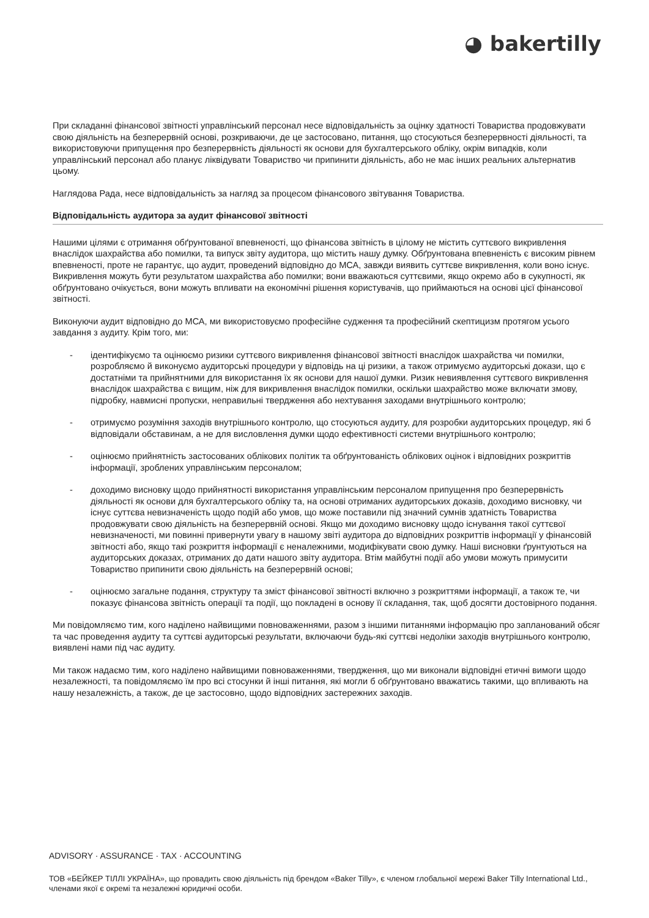◕ bakertilly
При складанні фінансової звітності управлінський персонал несе відповідальність за оцінку здатності Товариства продовжувати свою діяльність на безперервній основі, розкриваючи, де це застосовано, питання, що стосуються безперервності діяльності, та використовуючи припущення про безперервність діяльності як основи для бухгалтерського обліку, окрім випадків, коли управлінський персонал або планує ліквідувати Товариство чи припинити діяльність, або не має інших реальних альтернатив цьому.
Наглядова Рада, несе відповідальність за нагляд за процесом фінансового звітування Товариства.
Відповідальність аудитора за аудит фінансової звітності
Нашими цілями є отримання обґрунтованої впевненості, що фінансова звітність в цілому не містить суттєвого викривлення внаслідок шахрайства або помилки, та випуск звіту аудитора, що містить нашу думку. Обґрунтована впевненість є високим рівнем впевненості, проте не гарантує, що аудит, проведений відповідно до МСА, завжди виявить суттєве викривлення, коли воно існує. Викривлення можуть бути результатом шахрайства або помилки; вони вважаються суттєвими, якщо окремо або в сукупності, як обґрунтовано очікується, вони можуть впливати на економічні рішення користувачів, що приймаються на основі цієї фінансової звітності.
Виконуючи аудит відповідно до МСА, ми використовуємо професійне судження та професійний скептицизм протягом усього завдання з аудиту. Крім того, ми:
- ідентифікуємо та оцінюємо ризики суттєвого викривлення фінансової звітності внаслідок шахрайства чи помилки, розробляємо й виконуємо аудиторські процедури у відповідь на ці ризики, а також отримуємо аудиторські докази, що є достатніми та прийнятними для використання їх як основи для нашої думки. Ризик невиявлення суттєвого викривлення внаслідок шахрайства є вищим, ніж для викривлення внаслідок помилки, оскільки шахрайство може включати змову, підробку, навмисні пропуски, неправильні твердження або нехтування заходами внутрішнього контролю;
- отримуємо розуміння заходів внутрішнього контролю, що стосуються аудиту, для розробки аудиторських процедур, які б відповідали обставинам, а не для висловлення думки щодо ефективності системи внутрішнього контролю;
- оцінюємо прийнятність застосованих облікових політик та обґрунтованість облікових оцінок і відповідних розкриттів інформації, зроблених управлінським персоналом;
- доходимо висновку щодо прийнятності використання управлінським персоналом припущення про безперервність діяльності як основи для бухгалтерського обліку та, на основі отриманих аудиторських доказів, доходимо висновку, чи існує суттєва невизначеність щодо подій або умов, що може поставили під значний сумнів здатність Товариства продовжувати свою діяльність на безперервній основі. Якщо ми доходимо висновку щодо існування такої суттєвої невизначеності, ми повинні привернути увагу в нашому звіті аудитора до відповідних розкриттів інформації у фінансовій звітності або, якщо такі розкриття інформації є неналежними, модифікувати свою думку. Наші висновки ґрунтуються на аудиторських доказах, отриманих до дати нашого звіту аудитора. Втім майбутні події або умови можуть примусити Товариство припинити свою діяльність на безперервній основі;
- оцінюємо загальне подання, структуру та зміст фінансової звітності включно з розкриттями інформації, а також те, чи показує фінансова звітність операції та події, що покладені в основу її складання, так, щоб досягти достовірного подання.
Ми повідомляємо тим, кого наділено найвищими повноваженнями, разом з іншими питаннями інформацію про запланований обсяг та час проведення аудиту та суттєві аудиторські результати, включаючи будь-які суттєві недоліки заходів внутрішнього контролю, виявлені нами під час аудиту.
Ми також надаємо тим, кого наділено найвищими повноваженнями, твердження, що ми виконали відповідні етичні вимоги щодо незалежності, та повідомляємо їм про всі стосунки й інші питання, які могли б обґрунтовано вважатись такими, що впливають на нашу незалежність, а також, де це застосовно, щодо відповідних застережних заходів.
ADVISORY · ASSURANCE · TAX · ACCOUNTING
ТОВ «БЕЙКЕР ТІЛЛІ УКРАЇНА», що провадить свою діяльність під брендом «Baker Tilly», є членом глобальної мережі Baker Tilly International Ltd., членами якої є окремі та незалежні юридичні особи.